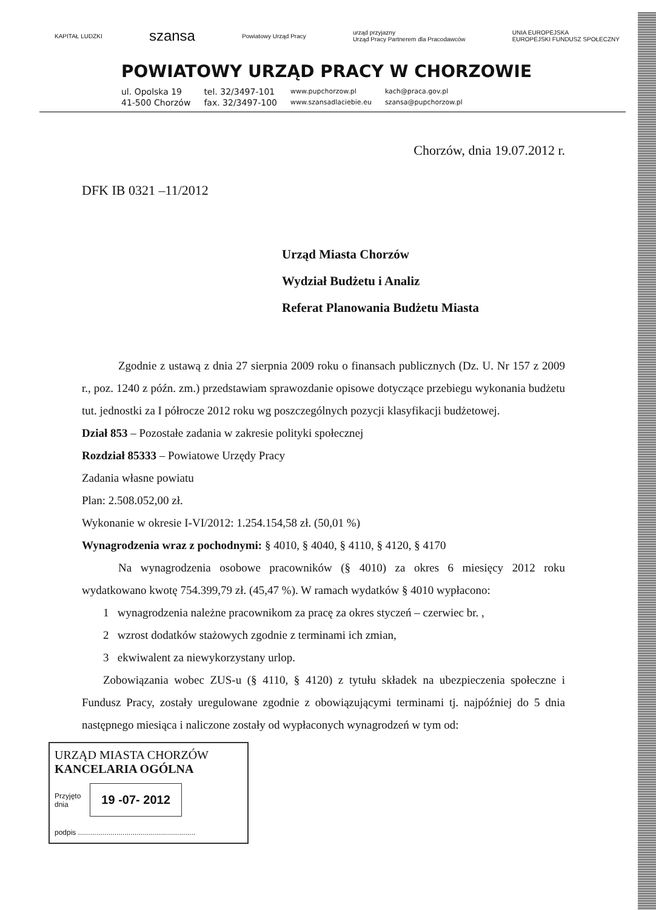KAPITAŁ LUDZKI szansa Powiatowy Urząd Pracy urząd przyjazny
Urząd Pracy Partnerem dla Pracodawców UNIA EUROPEJSKA
EUROPEJSKI FUNDUSZ SPOŁECZNY
POWIATOWY URZĄD PRACY W CHORZOWIE
ul. Opolska 19
41-500 Chorzów
tel. 32/3497-101
fax. 32/3497-100
www.pupchorzow.pl
www.szansadlaciebie.eu
kach@praca.gov.pl
szansa@pupchorzow.pl
Chorzów, dnia 19.07.2012 r.
DFK IB 0321 –11/2012
Urząd Miasta Chorzów
Wydział Budżetu i Analiz
Referat Planowania Budżetu Miasta
Zgodnie z ustawą z dnia 27 sierpnia 2009 roku o finansach publicznych (Dz. U. Nr 157 z 2009 r., poz. 1240 z późn. zm.) przedstawiam sprawozdanie opisowe dotyczące przebiegu wykonania budżetu tut. jednostki za I półrocze 2012 roku wg poszczególnych pozycji klasyfikacji budżetowej.
Dział 853 – Pozostałe zadania w zakresie polityki społecznej
Rozdział 85333 – Powiatowe Urzędy Pracy
Zadania własne powiatu
Plan: 2.508.052,00 zł.
Wykonanie w okresie I-VI/2012: 1.254.154,58 zł. (50,01 %)
Wynagrodzenia wraz z pochodnymi: § 4010, § 4040, § 4110, § 4120, § 4170
Na wynagrodzenia osobowe pracowników (§ 4010) za okres 6 miesięcy 2012 roku wydatkowano kwotę 754.399,79 zł. (45,47 %). W ramach wydatków § 4010 wypłacono:
1 wynagrodzenia należne pracownikom za pracę za okres styczeń – czerwiec br. ,
2 wzrost dodatków stażowych zgodnie z terminami ich zmian,
3 ekwiwalent za niewykorzystany urlop.
Zobowiązania wobec ZUS-u (§ 4110, § 4120) z tytułu składek na ubezpieczenia społeczne i Fundusz Pracy, zostały uregulowane zgodnie z obowiązującymi terminami tj. najpóźniej do 5 dnia następnego miesiąca i naliczone zostały od wypłaconych wynagrodzeń w tym od:
URZĄD MIASTA CHORZÓW
KANCELARIA OGÓLNA
Przyjęto
dnia 19 -07- 2012
podpis ..........................................................